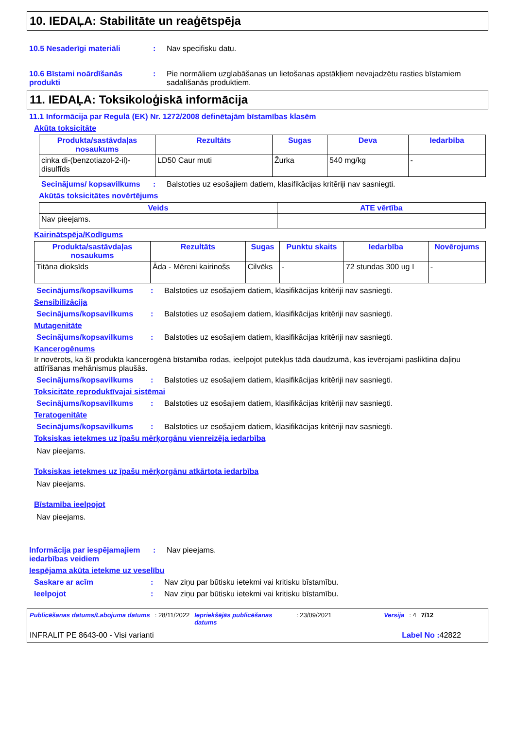10. IEDAĻA: Stabilitāte un reaģētspēja
10.5 Nesaderīgi materiāli : Nav specifisku datu.
10.6 Bīstami noārdīšanās produkti
: Pie normāliem uzglabāšanas un lietošanas apstākļiem nevajadzētu rasties bīstamiem sadalīšanās produktiem.
11. IEDAĻA: Toksikoloģiskā informācija
11.1 Informācija par Regulā (EK) Nr. 1272/2008 definētajām bīstamības klasēm
Akūta toksicitāte
| Produkta/sastāvdaļas nosaukums | Rezultāts | Sugas | Deva | Iedarbība |
| --- | --- | --- | --- | --- |
| cinka di-(benzotiazol-2-il)-disulfīds | LD50 Caur muti | Žurka | 540 mg/kg | - |
Secinājums/ kopsavilkums
: Balstoties uz esošajiem datiem, klasifikācijas kritēriji nav sasniegti.
Akūtās toksicitātes novērtējums
| Veids | ATE vērtība |
| --- | --- |
| Nav pieejams. | |
Kairinātspēja/Kodīgums
| Produkta/sastāvdaļas nosaukums | Rezultāts | Sugas | Punktu skaits | Iedarbība | Novērojums |
| --- | --- | --- | --- | --- | --- |
| Titāna dioksīds | Āda - Mēreni kairinošs | Cilvēks | - | 72 stundas 300 ug I | - |
Secinājums/kopsavilkums : Balstoties uz esošajiem datiem, klasifikācijas kritēriji nav sasniegti.
Sensibilizācija
Secinājums/kopsavilkums : Balstoties uz esošajiem datiem, klasifikācijas kritēriji nav sasniegti.
Mutagenitāte
Secinājums/kopsavilkums : Balstoties uz esošajiem datiem, klasifikācijas kritēriji nav sasniegti.
Kancerogēnums
Ir novērots, ka šī produkta kancerogēnā bīstamība rodas, ieelpojot putekļus tādā daudzumā, kas ievērojami pasliktina daļiņu attīrīšanas mehānismus plaušās.
Secinājums/kopsavilkums : Balstoties uz esošajiem datiem, klasifikācijas kritēriji nav sasniegti.
Toksicitāte reproduktīvajai sistēmai
Secinājums/kopsavilkums : Balstoties uz esošajiem datiem, klasifikācijas kritēriji nav sasniegti.
Teratogenitāte
Secinājums/kopsavilkums : Balstoties uz esošajiem datiem, klasifikācijas kritēriji nav sasniegti.
Toksiskas ietekmes uz īpašu mērķorgānu vienreizēja iedarbība
Nav pieejams.
Toksiskas ietekmes uz īpašu mērķorgānu atkārtota iedarbība
Nav pieejams.
Bīstamība ieelpojot
Nav pieejams.
Informācija par iespējamajiem iedarbības veidiem
: Nav pieejams.
Iespējama akūta ietekme uz veselību
Saskare ar acīm : Nav ziņu par būtisku ietekmi vai kritisku bīstamību.
Ieelpojot : Nav ziņu par būtisku ietekmi vai kritisku bīstamību.
Publicēšanas datums/Labojuma datums: 28/11/2022 Iepriekšējās publicēšanas datums: 23/09/2021 Versija: 4 7/12
INFRALIT PE 8643-00 - Visi varianti Label No : 42822